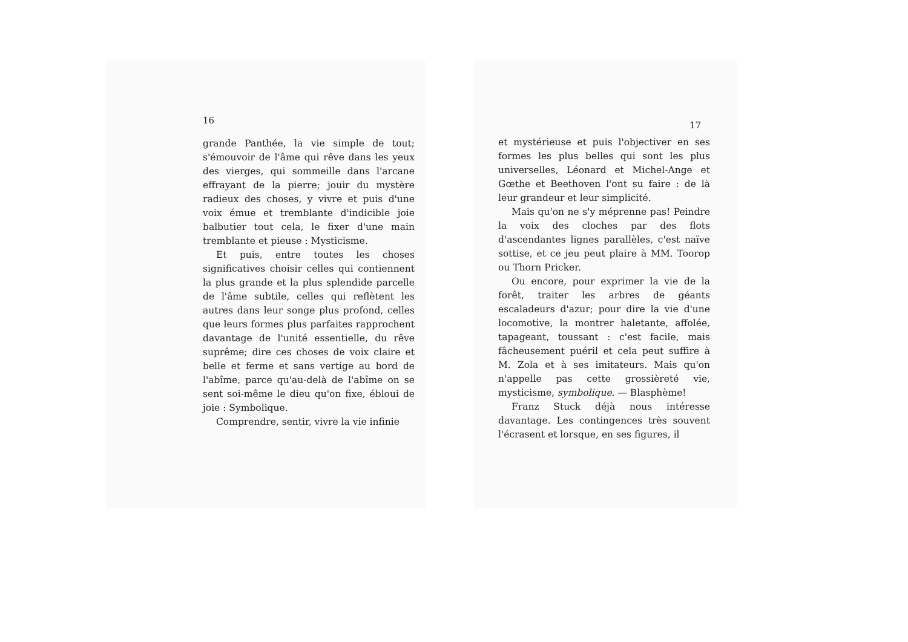16
grande Panthée, la vie simple de tout; s'émouvoir de l'âme qui rêve dans les yeux des vierges, qui sommeille dans l'arcane effrayant de la pierre; jouir du mystère radieux des choses, y vivre et puis d'une voix émue et tremblante d'indicible joie balbutier tout cela, le fixer d'une main tremblante et pieuse : Mysticisme.
Et puis, entre toutes les choses significatives choisir celles qui contiennent la plus grande et la plus splendide parcelle de l'âme subtile, celles qui reflètent les autres dans leur songe plus profond, celles que leurs formes plus parfaites rapprochent davantage de l'unité essentielle, du rêve suprême; dire ces choses de voix claire et belle et ferme et sans vertige au bord de l'abîme, parce qu'au-delà de l'abîme on se sent soi-même le dieu qu'on fixe, ébloui de joie : Symbolique.
Comprendre, sentir, vivre la vie infinie
17
et mystérieuse et puis l'objectiver en ses formes les plus belles qui sont les plus universelles, Léonard et Michel-Ange et Gœthe et Beethoven l'ont su faire : de là leur grandeur et leur simplicité.
Mais qu'on ne s'y méprenne pas! Peindre la voix des cloches par des flots d'ascendantes lignes parallèles, c'est naïve sottise, et ce jeu peut plaire à MM. Toorop ou Thorn Pricker.
Ou encore, pour exprimer la vie de la forêt, traiter les arbres de géants escaladeurs d'azur; pour dire la vie d'une locomotive, la montrer haletante, affolée, tapageant, toussant : c'est facile, mais fâcheusement puéril et cela peut suffire à M. Zola et à ses imitateurs. Mais qu'on n'appelle pas cette grossièreté vie, mysticisme, symbolique. — Blasphème!
Franz Stuck déjà nous intéresse davantage. Les contingences très souvent l'écrasent et lorsque, en ses figures, il